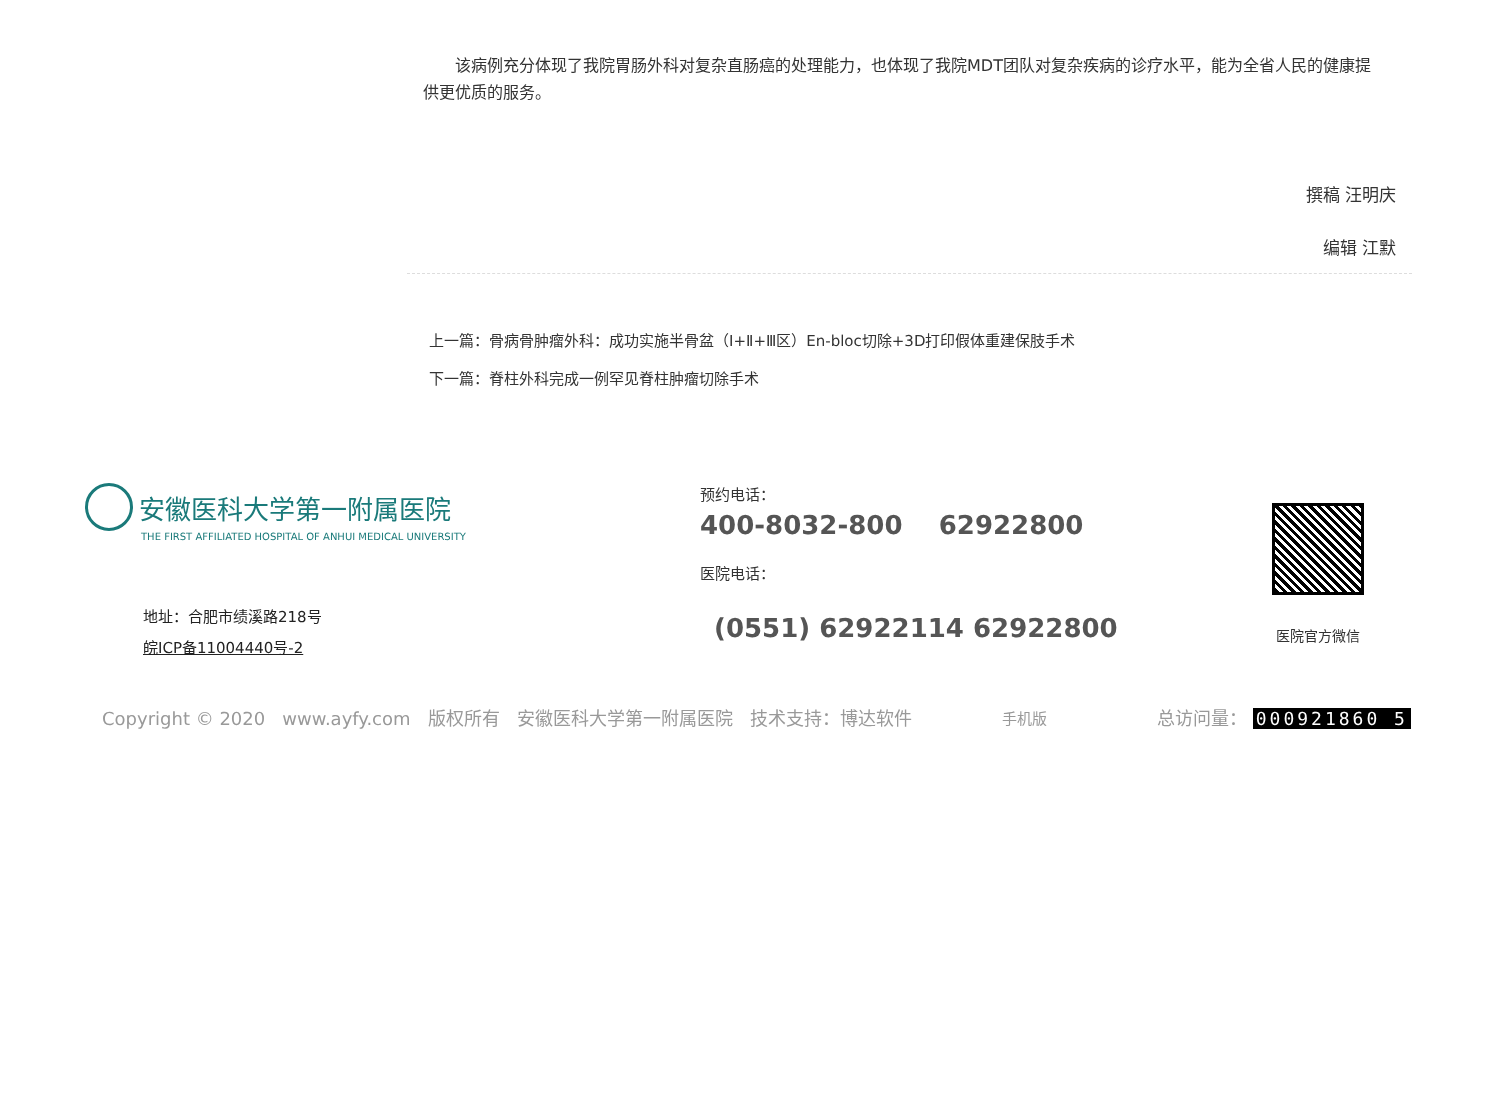该病例充分体现了我院胃肠外科对复杂直肠癌的处理能力，也体现了我院MDT团队对复杂疾病的诊疗水平，能为全省人民的健康提供更优质的服务。
撰稿 汪明庆
编辑 江默
上一篇：骨病骨肿瘤外科：成功实施半骨盆（Ⅰ+Ⅱ+Ⅲ区）En-bloc切除+3D打印假体重建保肢手术
下一篇：脊柱外科完成一例罕见脊柱肿瘤切除手术
安徽医科大学第一附属医院
THE FIRST AFFILIATED HOSPITAL OF ANHUI MEDICAL UNIVERSITY
地址：合肥市绩溪路218号
皖ICP备11004440号-2
预约电话：
400-8032-800 62922800
医院电话：
(0551) 62922114 62922800
医院官方微信
Copyright © 2020 www.ayfy.com 版权所有 安徽医科大学第一附属医院 技术支持：博达软件 手机版 总访问量： 000921860 5